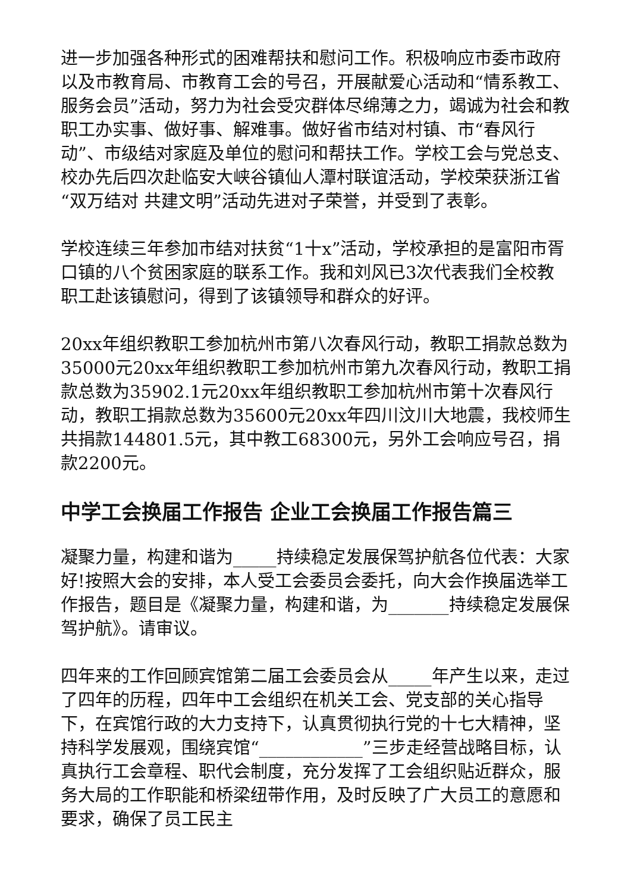进一步加强各种形式的困难帮扶和慰问工作。积极响应市委市政府以及市教育局、市教育工会的号召，开展献爱心活动和“情系教工、服务会员”活动，努力为社会受灾群体尽绵薄之力，竭诚为社会和教职工办实事、做好事、解难事。做好省市结对村镇、市“春风行动”、市级结对家庭及单位的慰问和帮扶工作。学校工会与党总支、校办先后四次赴临安大峡谷镇仙人潭村联谊活动，学校荣获浙江省“双万结对 共建文明”活动先进对子荣誉，并受到了表彰。
学校连续三年参加市结对扶贫“1十x”活动，学校承担的是富阳市胥口镇的八个贫困家庭的联系工作。我和刘风已3次代表我们全校教职工赴该镇慰问，得到了该镇领导和群众的好评。
20xx年组织教职工参加杭州市第八次春风行动，教职工捐款总数为35000元20xx年组织教职工参加杭州市第九次春风行动，教职工捐款总数为35902.1元20xx年组织教职工参加杭州市第十次春风行动，教职工捐款总数为35600元20xx年四川汶川大地震，我校师生共捐款144801.5元，其中教工68300元，另外工会响应号召，捐款2200元。
中学工会换届工作报告 企业工会换届工作报告篇三
凝聚力量，构建和谐为_____持续稳定发展保驾护航各位代表：大家好!按照大会的安排，本人受工会委员会委托，向大会作换届选举工作报告，题目是《凝聚力量，构建和谐，为_______持续稳定发展保驾护航》。请审议。
四年来的工作回顾宾馆第二届工会委员会从_____年产生以来，走过了四年的历程，四年中工会组织在机关工会、党支部的关心指导下，在宾馆行政的大力支持下，认真贯彻执行党的十七大精神，坚持科学发展观，围绕宾馆“____________”三步走经营战略目标，认真执行工会章程、职代会制度，充分发挥了工会组织贴近群众，服务大局的工作职能和桥梁纽带作用，及时反映了广大员工的意愿和要求，确保了员工民主